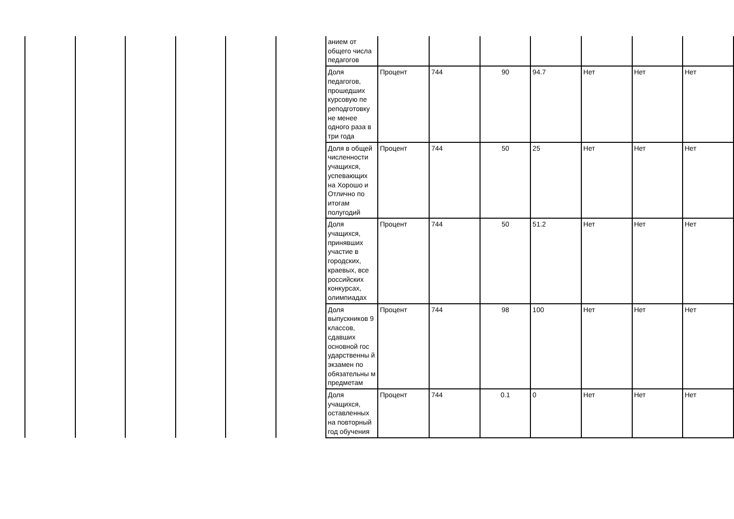| | | | | | | анием от общего числа педагогов | | | | | | | |
| | | | | | | Доля педагогов, прошедших курсовую пе реподготовку не менее одного раза в три года | Процент | 744 | 90 | 94.7 | Нет | Нет | Нет |
| | | | | | | Доля в общей численности учащихся, успевающих на Хорошо и Отлично по итогам полугодий | Процент | 744 | 50 | 25 | Нет | Нет | Нет |
| | | | | | | Доля учащихся, принявших участие в городских, краевых, все российских конкурсах, олимпиадах | Процент | 744 | 50 | 51.2 | Нет | Нет | Нет |
| | | | | | | Доля выпускников 9 классов, сдавших основной гос ударственны й экзамен по обязательны м предметам | Процент | 744 | 98 | 100 | Нет | Нет | Нет |
| | | | | | | Доля учащихся, оставленных на повторный год обучения | Процент | 744 | 0.1 | 0 | Нет | Нет | Нет |